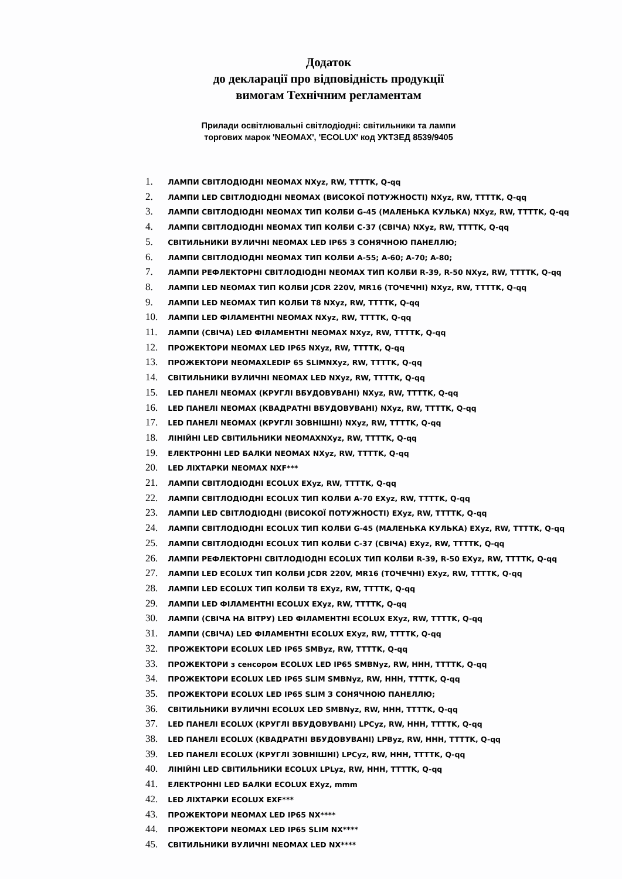Додаток
до декларації про відповідність продукції
вимогам Технічним регламентам
Прилади освітлювальні світлодіодні: світильники та лампи
торгових марок 'NEOMAX', 'ECOLUX' код УКТЗЕД 8539/9405
1. ЛАМПИ СВІТЛОДІОДНІ NEOMAX NXyz, RW, TTTTK, Q-qq
2. ЛАМПИ LED СВІТЛОДІОДНІ NEOMAX (ВИСОКОЇ ПОТУЖНОСТІ) NXyz, RW, TTTTK, Q-qq
3. ЛАМПИ СВІТЛОДІОДНІ NEOMAX ТИП КОЛБИ G-45 (МАЛЕНЬКА КУЛЬКА) NXyz, RW, TTTTK, Q-qq
4. ЛАМПИ СВІТЛОДІОДНІ NEOMAX ТИП КОЛБИ C-37 (СВІЧА) NXyz, RW, TTTTK, Q-qq
5. СВІТИЛЬНИКИ ВУЛИЧНІ NEOMAX LED IP65 З СОНЯЧНОЮ ПАНЕЛЛЮ;
6. ЛАМПИ СВІТЛОДІОДНІ NEOMAX ТИП КОЛБИ A-55; A-60; A-70; A-80;
7. ЛАМПИ РЕФЛЕКТОРНІ СВІТЛОДІОДНІ NEOMAX ТИП КОЛБИ R-39, R-50 NXyz, RW, TTTTK, Q-qq
8. ЛАМПИ LED NEOMAX ТИП КОЛБИ JCDR 220V, MR16 (ТОЧЕЧНІ) NXyz, RW, TTTTK, Q-qq
9. ЛАМПИ LED NEOMAX ТИП КОЛБИ T8 NXyz, RW, TTTTK, Q-qq
10. ЛАМПИ LED ФІЛАМЕНТНІ NEOMAX NXyz, RW, TTTTK, Q-qq
11. ЛАМПИ (СВІЧА) LED ФІЛАМЕНТНІ NEOMAX NXyz, RW, TTTTK, Q-qq
12. ПРОЖЕКТОРИ NEOMAX LED IP65 NXyz, RW, TTTTK, Q-qq
13. ПРОЖЕКТОРИ NEOMAXLEDIP 65 SLIMNXyz, RW, TTTTK, Q-qq
14. СВІТИЛЬНИКИ ВУЛИЧНІ NEOMAX LED NXyz, RW, TTTTK, Q-qq
15. LED ПАНЕЛІ NEOMAX (КРУГЛІ ВБУДОВУВАНІ) NXyz, RW, TTTTK, Q-qq
16. LED ПАНЕЛІ NEOMAX (КВАДРАТНІ ВБУДОВУВАНІ) NXyz, RW, TTTTK, Q-qq
17. LED ПАНЕЛІ NEOMAX (КРУГЛІ ЗОВНІШНІ) NXyz, RW, TTTTK, Q-qq
18. ЛІНІЙНІ LED СВІТИЛЬНИКИ NEOMAXNXyz, RW, TTTTK, Q-qq
19. ЕЛЕКТРОННІ LED БАЛКИ NEOMAX NXyz, RW, TTTTK, Q-qq
20. LED ЛІХТАРКИ NEOMAX NXF***
21. ЛАМПИ СВІТЛОДІОДНІ ECOLUX EXyz, RW, TTTTK, Q-qq
22. ЛАМПИ СВІТЛОДІОДНІ ECOLUX ТИП КОЛБИ A-70 EXyz, RW, TTTTK, Q-qq
23. ЛАМПИ LED СВІТЛОДІОДНІ (ВИСОКОЇ ПОТУЖНОСТІ) EXyz, RW, TTTTK, Q-qq
24. ЛАМПИ СВІТЛОДІОДНІ ECOLUX ТИП КОЛБИ G-45 (МАЛЕНЬКА КУЛЬКА) EXyz, RW, TTTTK, Q-qq
25. ЛАМПИ СВІТЛОДІОДНІ ECOLUX ТИП КОЛБИ C-37 (СВІЧА) EXyz, RW, TTTTK, Q-qq
26. ЛАМПИ РЕФЛЕКТОРНІ СВІТЛОДІОДНІ ECOLUX ТИП КОЛБИ R-39, R-50 EXyz, RW, TTTTK, Q-qq
27. ЛАМПИ LED ECOLUX ТИП КОЛБИ JCDR 220V, MR16 (ТОЧЕЧНІ) EXyz, RW, TTTTK, Q-qq
28. ЛАМПИ LED ECOLUX ТИП КОЛБИ T8 EXyz, RW, TTTTK, Q-qq
29. ЛАМПИ LED ФІЛАМЕНТНІ ECOLUX EXyz, RW, TTTTK, Q-qq
30. ЛАМПИ (СВІЧА НА ВІТРУ) LED ФІЛАМЕНТНІ ECOLUX EXyz, RW, TTTTK, Q-qq
31. ЛАМПИ (СВІЧА) LED ФІЛАМЕНТНІ ECOLUX EXyz, RW, TTTTK, Q-qq
32. ПРОЖЕКТОРИ ECOLUX LED IP65 SMByz, RW, TTTTK, Q-qq
33. ПРОЖЕКТОРИ з сенсором ECOLUX LED IP65 SMBNyz, RW, HHH, TTTTK, Q-qq
34. ПРОЖЕКТОРИ ECOLUX LED IP65 SLIM SMBNyz, RW, HHH, TTTTK, Q-qq
35. ПРОЖЕКТОРИ ECOLUX LED IP65 SLIM З СОНЯЧНОЮ ПАНЕЛЛЮ;
36. СВІТИЛЬНИКИ ВУЛИЧНІ ECOLUX LED SMBNyz, RW, HHH, TTTTK, Q-qq
37. LED ПАНЕЛІ ECOLUX (КРУГЛІ ВБУДОВУВАНІ) LPCyz, RW, HHH, TTTTK, Q-qq
38. LED ПАНЕЛІ ECOLUX (КВАДРАТНІ ВБУДОВУВАНІ) LPByz, RW, HHH, TTTTK, Q-qq
39. LED ПАНЕЛІ ECOLUX (КРУГЛІ ЗОВНІШНІ) LPCyz, RW, HHH, TTTTK, Q-qq
40. ЛІНІЙНІ LED СВІТИЛЬНИКИ ECOLUX LPLyz, RW, HHH, TTTTK, Q-qq
41. ЕЛЕКТРОННІ LED БАЛКИ ECOLUX EXyz, mmm
42. LED ЛІХТАРКИ ECOLUX EXF***
43. ПРОЖЕКТОРИ NEOMAX LED IP65 NX****
44. ПРОЖЕКТОРИ NEOMAX LED IP65 SLIM NX****
45. СВІТИЛЬНИКИ ВУЛИЧНІ NEOMAX LED NX****